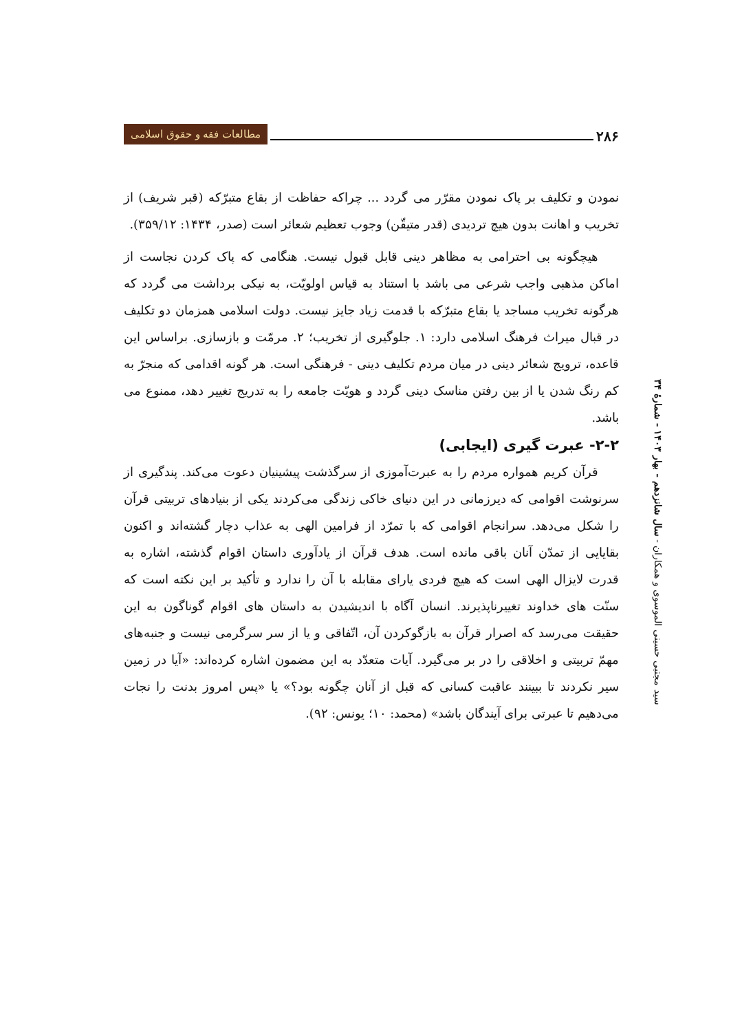۲۸۶ مطالعات فقه و حقوق اسلامی
نمودن و تکلیف بر پاک نمودن مقرّر می گردد ... چراکه حفاظت از بقاع متبرّکه (قبر شریف) از تخریب و اهانت بدون هیچ تردیدی (قدر متیقّن) وجوب تعظیم شعائر است (صدر، ۱۴۳۴: ۳۵۹/۱۲).
هیچگونه بی احترامی به مظاهر دینی قابل قبول نیست. هنگامی که پاک کردن نجاست از اماکن مذهبی واجب شرعی می باشد با استناد به قیاس اولویّت، به نیکی برداشت می گردد که هرگونه تخریب مساجد یا بقاع متبرّکه با قدمت زیاد جایز نیست. دولت اسلامی همزمان دو تکلیف در قبال میراث فرهنگ اسلامی دارد: ۱. جلوگیری از تخریب؛ ۲. مرمّت و بازسازی. براساس این قاعده، ترویج شعائر دینی در میان مردم تکلیف دینی - فرهنگی است. هر گونه اقدامی که منجرّ به کم رنگ شدن یا از بین رفتن مناسک دینی گردد و هویّت جامعه را به تدریج تغییر دهد، ممنوع می باشد.
۲-۲- عبرت گیری (ایجابی)
قرآن کریم همواره مردم را به عبرت‌آموزی از سرگذشت پیشینیان دعوت می‌کند. پندگیری از سرنوشت اقوامی که دیرزمانی در این دنیای خاکی زندگی می‌کردند یکی از بنیادهای تربیتی قرآن را شکل می‌دهد. سرانجام اقوامی که با تمرّد از فرامین الهی به عذاب دچار گشته‌اند و اکنون بقایایی از تمدّن آنان باقی مانده است. هدف قرآن از یادآوری داستان اقوام گذشته، اشاره به قدرت لایزال الهی است که هیچ فردی یارای مقابله با آن را ندارد و تأکید بر این نکته است که سنّت های خداوند تغییرناپذیرند. انسان آگاه با اندیشیدن به داستان های اقوام گوناگون به این حقیقت می‌رسد که اصرار قرآن به بازگوکردن آن، اتّفاقی و یا از سر سرگرمی نیست و جنبه‌های مهمّ تربیتی و اخلاقی را در بر می‌گیرد. آیات متعدّد به این مضمون اشاره کرده‌اند: «آیا در زمین سیر نکردند تا ببینند عاقبت کسانی که قبل از آنان چگونه بود؟» یا «پس امروز بدنت را نجات می‌دهیم تا عبرتی برای آیندگان باشد» (محمد: ۱۰؛ یونس: ۹۲).
سید مجتبی حسینی الموسوی و همکاران - سال شانزدهم - بهار ۱۴۰۳ - شمارۀ ۳۴